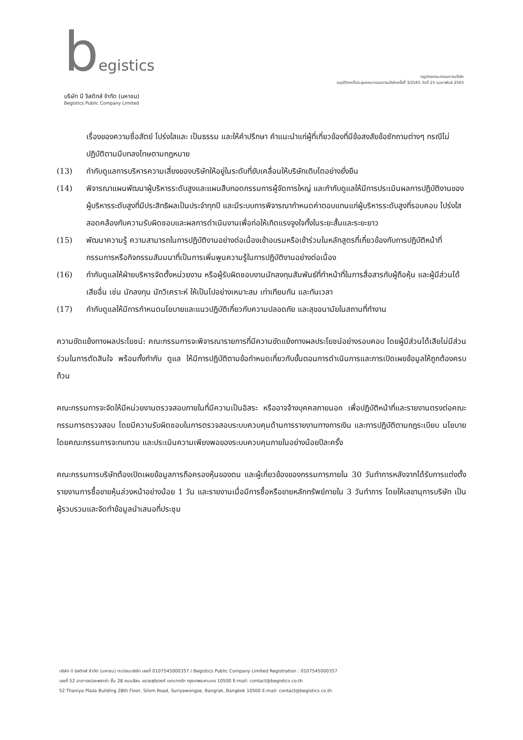begistics
บริษัท บี จิสติกส์ จำกัด (มหาชน)
Begistics Public Company Limited
กฎบัตรคณะกรรมการบริษัท
อนุมัติจากที่ประชุมคณะกรรมการบริษัทครั้งที่ 3/2565 วันที่ 25 กุมภาพันธ์ 2565
เรื่องของความซื่อสัตย์ โปร่งใสและ เป็นธรรม และให้คำปรึกษา คำแนะนำแก่ผู้ที่เกี่ยวข้องที่มีข้อสงสัยข้อซักถามต่างๆ กรณีไม่ปฏิบัติตามมีบทลงโทษตามกฎหมาย
(13) กำกับดูแลการบริหารความเสี่ยงของบริษัทให้อยู่ในระดับที่ขับเคลื่อนให้บริษัทเติบโตอย่างยั่งยืน
(14) พิจารณาแผนพัฒนาผู้บริหารระดับสูงและแผนสืบทอดกรรมการผู้จัดการใหญ่ และกำกับดูแลให้มีการประเมินผลการปฏิบัติงานของผู้บริหารระดับสูงที่มีประสิทธิผลเป็นประจำทุกปี และมีระบบการพิจารณากำหนดค่าตอบแทนแก่ผู้บริหารระดับสูงที่รอบคอบ โปร่งใส สอดคล้องกับความรับผิดชอบและผลการดำเนินงานเพื่อก่อให้เกิดแรงจูงใจทั้งในระยะสั้นและระยะยาว
(15) พัฒนาความรู้ ความสามารถในการปฏิบัติงานอย่างต่อเนื่องเข้าอบรมหรือเข้าร่วมในหลักสูตรที่เกี่ยวข้องกับการปฏิบัติหน้าที่กรรมการหรือกิจกรรมสัมมนาที่เป็นการเพิ่มพูนความรู้ในการปฏิบัติงานอย่างต่อเนื่อง
(16) กำกับดูแลให้ฝ่ายบริหารจัดตั้งหน่วยงาน หรือผู้รับผิดชอบงานนักลงทุนสัมพันธ์ที่ทำหน้าที่ในการสื่อสารกับผู้ถือหุ้น และผู้มีส่วนได้เสียอื่น เช่น นักลงทุน นักวิเคราะห์ ให้เป็นไปอย่างเหมาะสม เท่าเทียมกัน และทันเวลา
(17) กำกับดูแลให้มีการกำหนดนโยบายและแนวปฏิบัติเกี่ยวกับความปลอดภัย และสุขอนามัยในสถานที่ทำงาน
ความขัดแย้งทางผลประโยชน์: คณะกรรมการจะพิจารณารายการที่มีความขัดแย้งทางผลประโยชน์อย่างรอบคอบ โดยผู้มีส่วนได้เสียไม่มีส่วนร่วมในการตัดสินใจ พร้อมทั้งกำกับ ดูแล ให้มีการปฏิบัติตามข้อกำหนดเกี่ยวกับขั้นตอนการดำเนินการและการเปิดเผยข้อมูลให้ถูกต้องครบถ้วน
คณะกรรมการจะจัดให้มีหน่วยงานตรวจสอบภายในที่มีความเป็นอิสระ หรืออาจจ้างบุคคลภายนอก เพื่อปฏิบัติหน้าที่และรายงานตรงต่อคณะกรรมการตรวจสอบ โดยมีความรับผิดชอบในการตรวจสอบระบบควบคุมด้านการรายงานทางการเงิน และการปฏิบัติตามกฎระเบียบ นโยบาย โดยคณะกรรมการจะทบทวน และประเมินความเพียงพอของระบบควบคุมภายในอย่างน้อยปีละครั้ง
คณะกรรมการบริษัทต้องเปิดเผยข้อมูลการถือครองหุ้นของตน และผู้เกี่ยวข้องของกรรมการภายใน 30 วันทำการหลังจากได้รับการแต่งตั้ง รายงานการซื้อขายหุ้นล่วงหน้าอย่างน้อย 1 วัน และรายงานเมื่อมีการซื้อหรือขายหลักทรัพย์ภายใน 3 วันทำการ โดยให้เลขานุการบริษัท เป็นผู้รวบรวมและจัดทำข้อมูลนำเสนอที่ประชุม
บริษัท บี จิสติกส์ จำกัด (มหาชน) ทะเบียนบริษัท เลขที่ 0107545000357 / Begistics Public Company Limited Registration : 0107545000357
เลขที่ 52 อาคารธนิยะพลาซ่า ชั้น 28 ถนนสีลม แขวงสุริยวงศ์ เขตบางรัก กรุงเทพมหานคร 10500 E-mail: contact@begistics.co.th
52 Thaniya Plaza Building 28th Floor, Silom Road, Suriyawongse, Bangrak, Bangkok 10500 E-mail: contact@begistics.co.th